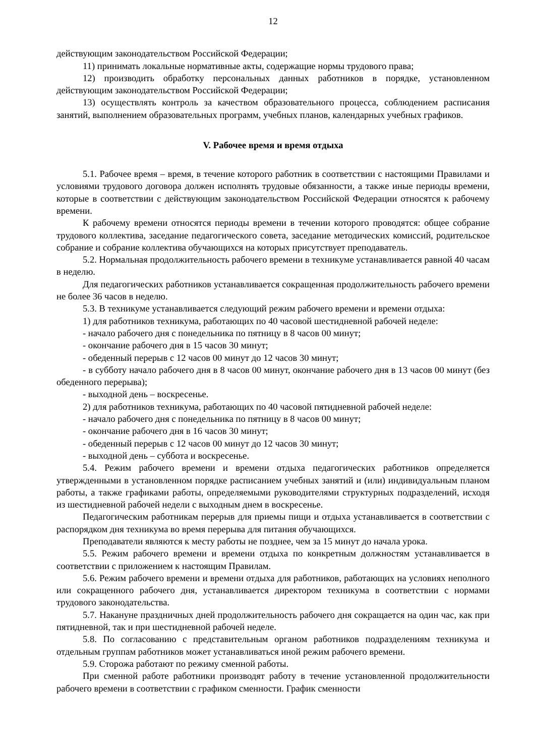12
действующим законодательством Российской Федерации;
11) принимать локальные нормативные акты, содержащие нормы трудового права;
12) производить обработку персональных данных работников в порядке, установленном действующим законодательством Российской Федерации;
13) осуществлять контроль за качеством образовательного процесса, соблюдением расписания занятий, выполнением образовательных программ, учебных планов, календарных учебных графиков.
V. Рабочее время и время отдыха
5.1. Рабочее время – время, в течение которого работник в соответствии с настоящими Правилами и условиями трудового договора должен исполнять трудовые обязанности, а также иные периоды времени, которые в соответствии с действующим законодательством Российской Федерации относятся к рабочему времени.
К рабочему времени относятся периоды времени в течении которого проводятся: общее собрание трудового коллектива, заседание педагогического совета, заседание методических комиссий, родительское собрание и собрание коллектива обучающихся на которых присутствует преподаватель.
5.2. Нормальная продолжительность рабочего времени в техникуме устанавливается равной 40 часам в неделю.
Для педагогических работников устанавливается сокращенная продолжительность рабочего времени не более 36 часов в неделю.
5.3. В техникуме устанавливается следующий режим рабочего времени и времени отдыха:
1) для работников техникума, работающих по 40 часовой шестидневной рабочей неделе:
- начало рабочего дня с понедельника по пятницу в 8 часов 00 минут;
- окончание рабочего дня в 15 часов 30 минут;
- обеденный перерыв с 12 часов 00 минут до 12 часов 30 минут;
- в субботу начало рабочего дня в 8 часов 00 минут, окончание рабочего дня в 13 часов 00 минут (без обеденного перерыва);
- выходной день – воскресенье.
2) для работников техникума, работающих по 40 часовой пятидневной рабочей неделе:
- начало рабочего дня с понедельника по пятницу в 8 часов 00 минут;
- окончание рабочего дня в 16 часов 30 минут;
- обеденный перерыв с 12 часов 00 минут до 12 часов 30 минут;
- выходной день – суббота и воскресенье.
5.4. Режим рабочего времени и времени отдыха педагогических работников определяется утвержденными в установленном порядке расписанием учебных занятий и (или) индивидуальным планом работы, а также графиками работы, определяемыми руководителями структурных подразделений, исходя из шестидневной рабочей недели с выходным днем в воскресенье.
Педагогическим работникам перерыв для приемы пищи и отдыха устанавливается в соответствии с распорядком дня техникума во время перерыва для питания обучающихся.
Преподаватели являются к месту работы не позднее, чем за 15 минут до начала урока.
5.5. Режим рабочего времени и времени отдыха по конкретным должностям устанавливается в соответствии с приложением к настоящим Правилам.
5.6. Режим рабочего времени и времени отдыха для работников, работающих на условиях неполного или сокращенного рабочего дня, устанавливается директором техникума в соответствии с нормами трудового законодательства.
5.7. Накануне праздничных дней продолжительность рабочего дня сокращается на один час, как при пятидневной, так и при шестидневной рабочей неделе.
5.8. По согласованию с представительным органом работников подразделениям техникума и отдельным группам работников может устанавливаться иной режим рабочего времени.
5.9. Сторожа работают по режиму сменной работы.
При сменной работе работники производят работу в течение установленной продолжительности рабочего времени в соответствии с графиком сменности. График сменности